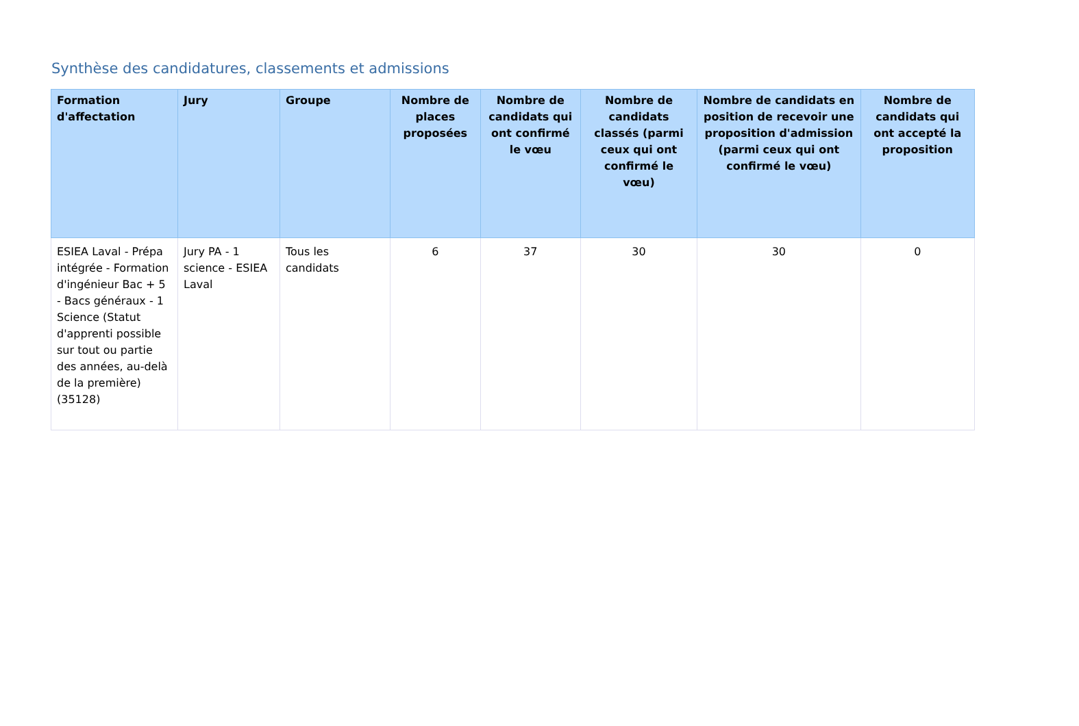Synthèse des candidatures, classements et admissions
| Formation d'affectation | Jury | Groupe | Nombre de places proposées | Nombre de candidats qui ont confirmé le vœu | Nombre de candidats classés (parmi ceux qui ont confirmé le vœu) | Nombre de candidats en position de recevoir une proposition d'admission (parmi ceux qui ont confirmé le vœu) | Nombre de candidats qui ont accepté la proposition |
| --- | --- | --- | --- | --- | --- | --- | --- |
| ESIEA Laval - Prépa intégrée - Formation d'ingénieur Bac + 5 - Bacs généraux - 1 Science (Statut d'apprenti possible sur tout ou partie des années, au-delà de la première) (35128) | Jury PA - 1 science - ESIEA Laval | Tous les candidats | 6 | 37 | 30 | 30 | 0 |